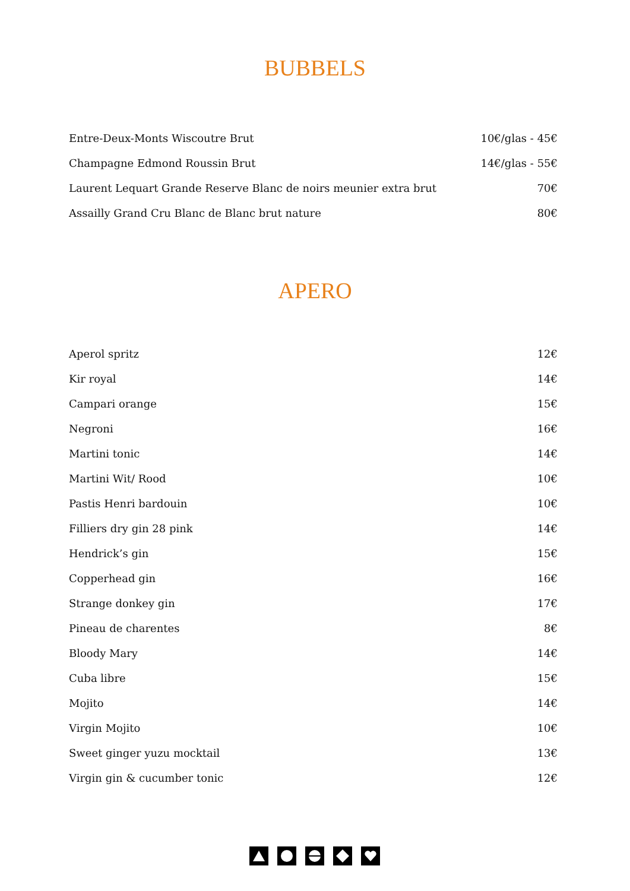BUBBELS
| Entre-Deux-Monts Wiscoutre Brut | 10€/glas - 45€ |
| Champagne Edmond Roussin Brut | 14€/glas - 55€ |
| Laurent Lequart Grande Reserve Blanc de noirs meunier extra brut | 70€ |
| Assailly Grand Cru Blanc de Blanc brut nature | 80€ |
APERO
| Aperol spritz | 12€ |
| Kir royal | 14€ |
| Campari orange | 15€ |
| Negroni | 16€ |
| Martini tonic | 14€ |
| Martini Wit/ Rood | 10€ |
| Pastis Henri bardouin | 10€ |
| Filliers dry gin 28 pink | 14€ |
| Hendrick’s gin | 15€ |
| Copperhead gin | 16€ |
| Strange donkey gin | 17€ |
| Pineau de charentes | 8€ |
| Bloody Mary | 14€ |
| Cuba libre | 15€ |
| Mojito | 14€ |
| Virgin Mojito | 10€ |
| Sweet ginger yuzu mocktail | 13€ |
| Virgin gin & cucumber tonic | 12€ |